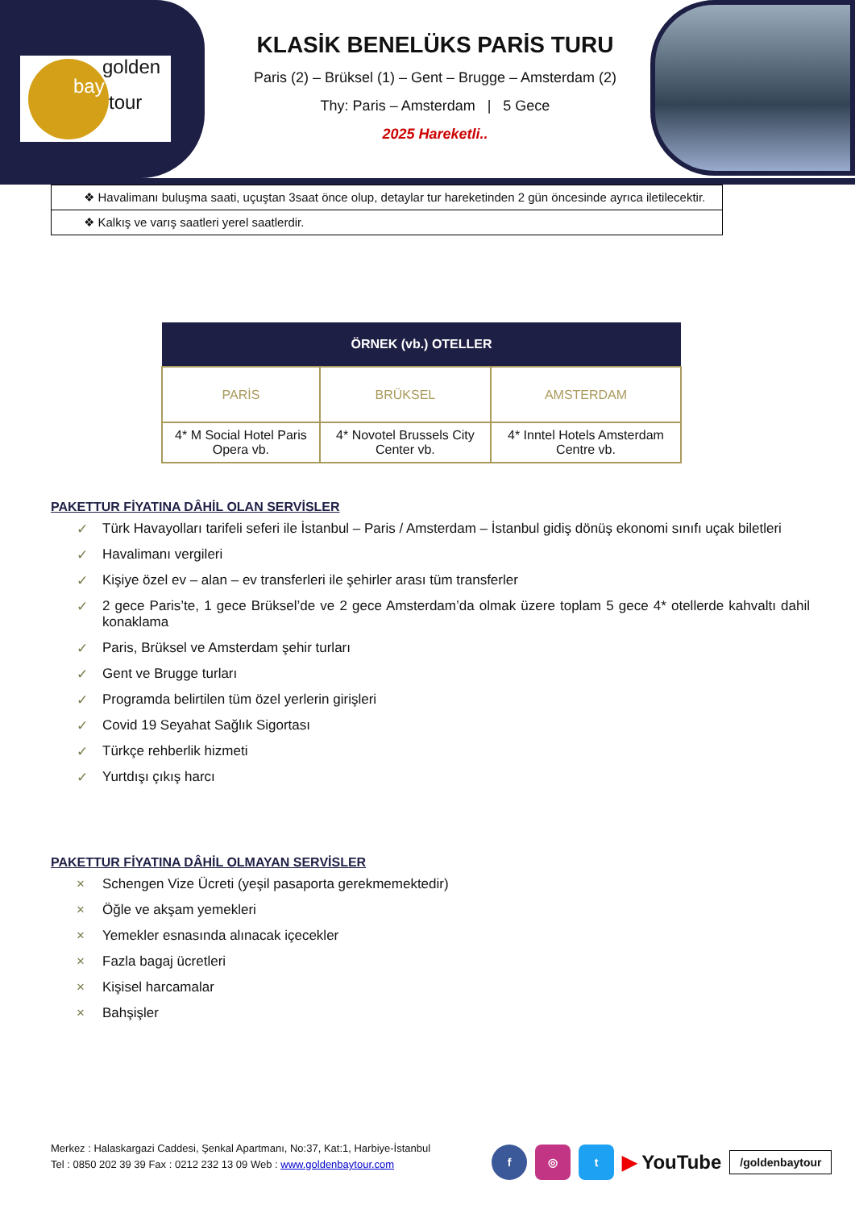golden
bay
tour
KLASİK BENELÜKS PARİS TURU
Paris (2) – Brüksel (1) – Gent – Brugge – Amsterdam (2)
Thy: Paris – Amsterdam | 5 Gece
2025 Hareketli..
| ❖ Havalimanı buluşma saati, uçuştan 3saat önce olup, detaylar tur hareketinden 2 gün öncesinde ayrıca iletilecektir. |
| ❖ Kalkış ve varış saatleri yerel saatlerdir. |
| ÖRNEK (vb.) OTELLER | | |
| --- | --- | --- |
| PARİS | BRÜKSEL | AMSTERDAM |
| 4* M Social Hotel Paris Opera vb. | 4* Novotel Brussels City Center vb. | 4* Inntel Hotels Amsterdam Centre vb. |
PAKETTUR FİYATINA DÂHİL OLAN SERVİSLER
✓ Türk Havayolları tarifeli seferi ile İstanbul – Paris / Amsterdam – İstanbul gidiş dönüş ekonomi sınıfı uçak biletleri
✓ Havalimanı vergileri
✓ Kişiye özel ev – alan – ev transferleri ile şehirler arası tüm transferler
✓ 2 gece Paris’te, 1 gece Brüksel’de ve 2 gece Amsterdam’da olmak üzere toplam 5 gece 4* otellerde kahvaltı dahil konaklama
✓ Paris, Brüksel ve Amsterdam şehir turları
✓ Gent ve Brugge turları
✓ Programda belirtilen tüm özel yerlerin girişleri
✓ Covid 19 Seyahat Sağlık Sigortası
✓ Türkçe rehberlik hizmeti
✓ Yurtdışı çıkış harcı
PAKETTUR FİYATINA DÂHİL OLMAYAN SERVİSLER
× Schengen Vize Ücreti (yeşil pasaporta gerekmemektedir)
× Öğle ve akşam yemekleri
× Yemekler esnasında alınacak içecekler
× Fazla bagaj ücretleri
× Kişisel harcamalar
× Bahşişler
Merkez : Halaskargazi Caddesi, Şenkal Apartmanı, No:37, Kat:1, Harbiye-İstanbul
Tel : 0850 202 39 39 Fax : 0212 232 13 09 Web : www.goldenbaytour.com
f ◎ t
▶ YouTube
/goldenbaytour